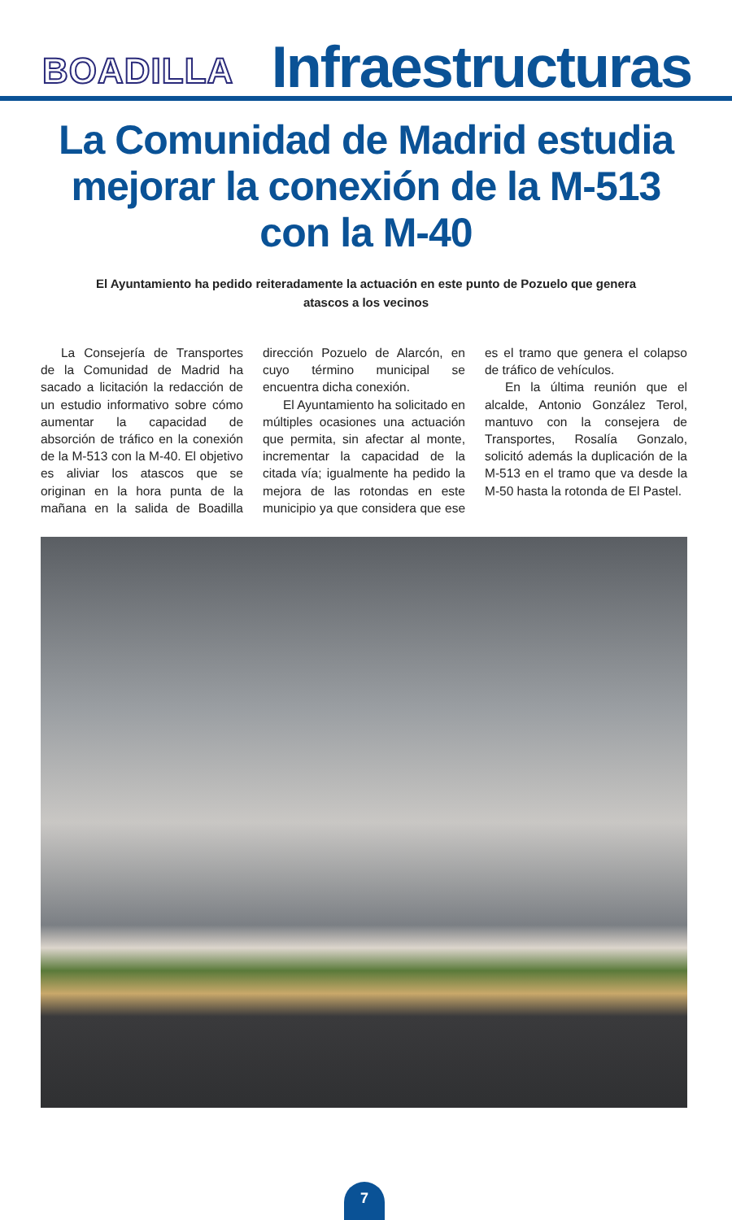BOADILLA
Infraestructuras
La Comunidad de Madrid estudia mejorar la conexión de la M-513 con la M-40
El Ayuntamiento ha pedido reiteradamente la actuación en este punto de Pozuelo que genera atascos a los vecinos
La Consejería de Transportes de la Comunidad de Madrid ha sacado a licitación la redacción de un estudio informativo sobre cómo aumentar la capacidad de absorción de tráfico en la conexión de la M-513 con la M-40. El objetivo es aliviar los atascos que se originan en la hora punta de la mañana en la salida de Boadilla dirección Pozuelo de Alarcón, en cuyo término municipal se encuentra dicha conexión.
El Ayuntamiento ha solicitado en múltiples ocasiones una actuación que permita, sin afectar al monte, incrementar la capacidad de la citada vía; igualmente ha pedido la mejora de las rotondas en este municipio ya que considera que ese es el tramo que genera el colapso de tráfico de vehículos.
En la última reunión que el alcalde, Antonio González Terol, mantuvo con la consejera de Transportes, Rosalía Gonzalo, solicitó además la duplicación de la M-513 en el tramo que va desde la M-50 hasta la rotonda de El Pastel.
7